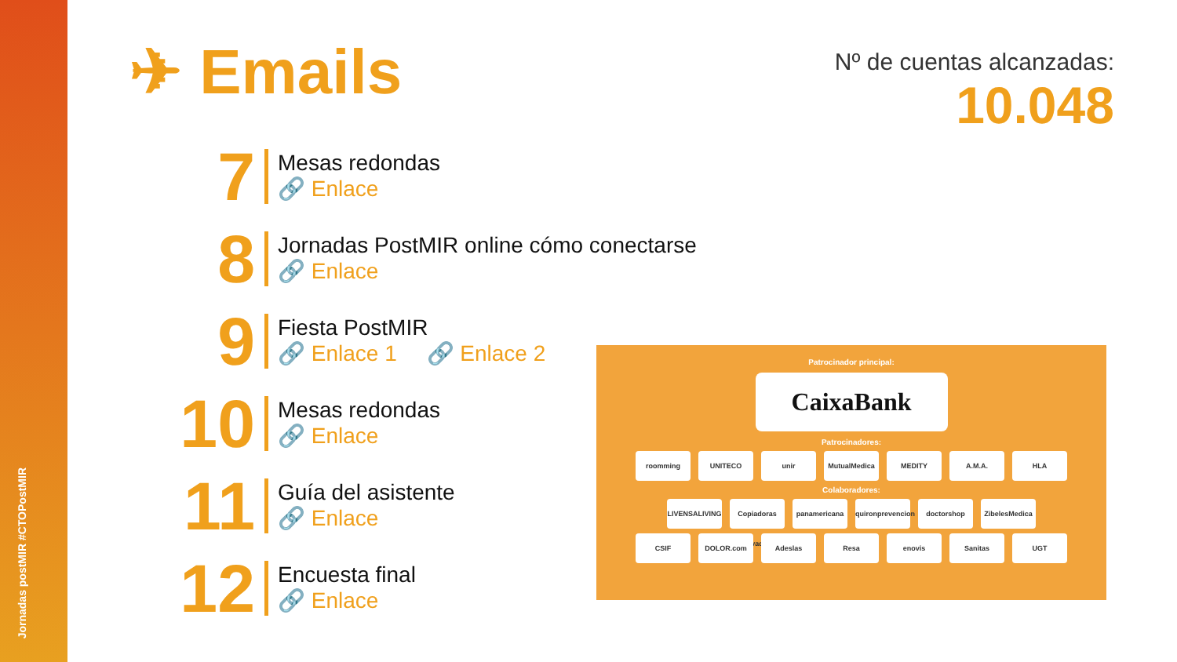Jornadas postMIR #CTOPostMIR
✈ Emails
Nº de cuentas alcanzadas:
10.048
7
Mesas redondas
🔗 Enlace
8
Jornadas PostMIR online cómo conectarse
🔗 Enlace
9
Fiesta PostMIR
🔗 Enlace 1 🔗 Enlace 2
10
Mesas redondas
🔗 Enlace
11
Guía del asistente
🔗 Enlace
12
Encuesta final
🔗 Enlace
Patrocinador principal:
CaixaBank
Patrocinadores:
roomming UNITECO unir MutualMedica MEDITY A.M.A. HLA
Colaboradores:
LIVENSALIVING Copiadoras Innovadoras panamericana quironprevencion doctorshop ZibelesMedica
CSIF DOLOR.com Adeslas Resa enovis Sanitas UGT